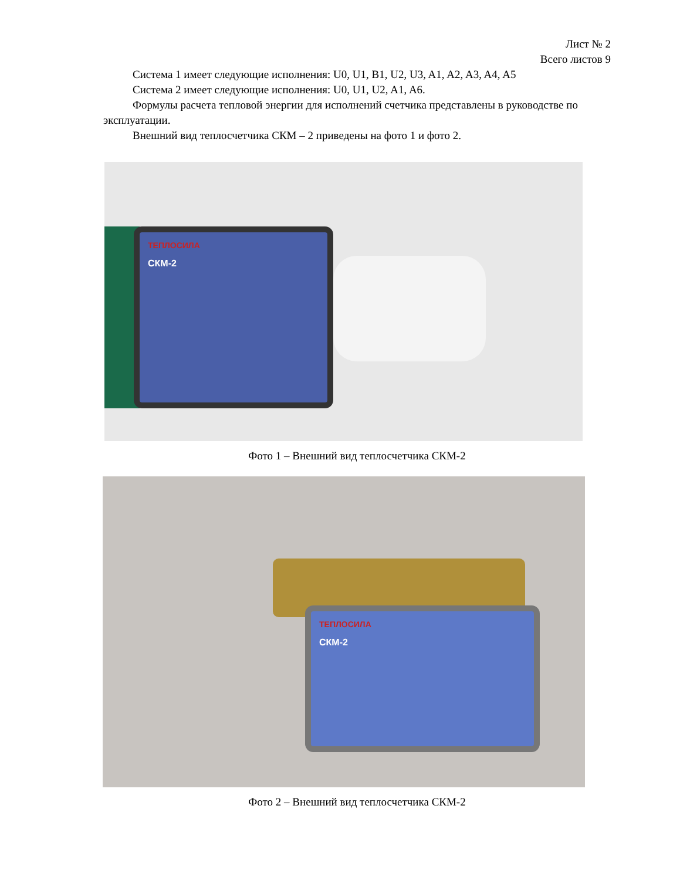Лист № 2
Всего листов 9
Система 1 имеет следующие исполнения: U0, U1, B1, U2, U3, A1, A2, A3, A4, A5
Система 2 имеет следующие исполнения: U0, U1, U2, A1, A6.
Формулы расчета тепловой энергии для исполнений счетчика представлены в руководстве по эксплуатации.
Внешний вид теплосчетчика СКМ – 2 приведены на фото 1 и фото 2.
ТЕПЛОСИЛА
СКМ-2
Фото 1 – Внешний вид теплосчетчика СКМ-2
ТЕПЛОСИЛА
СКМ-2
Фото 2 – Внешний вид теплосчетчика СКМ-2